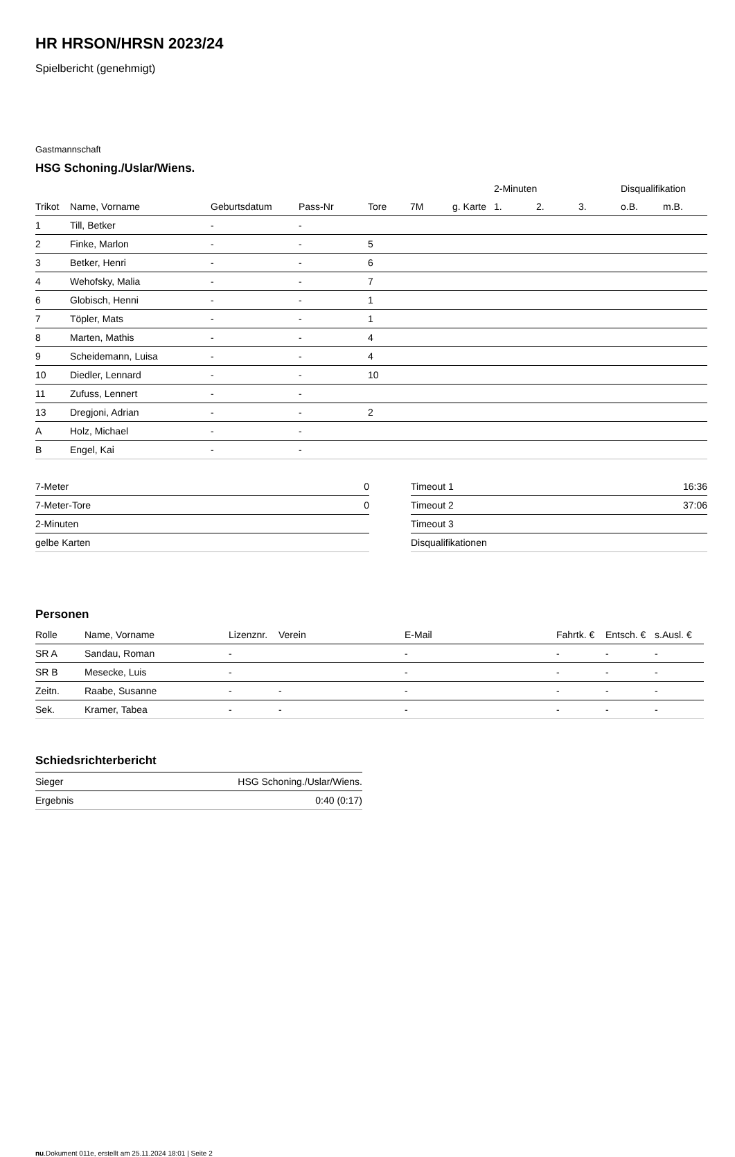HR HRSON/HRSN 2023/24
Spielbericht (genehmigt)
Gastmannschaft
HSG Schoning./Uslar/Wiens.
| | | | | | | | 2-Minuten | | | Disqualifikation | |
| --- | --- | --- | --- | --- | --- | --- | --- | --- | --- | --- | --- |
| Trikot | Name, Vorname | Geburtsdatum | Pass-Nr | Tore | 7M | g. Karte | 1. | 2. | 3. | o.B. | m.B. |
| 1 | Till, Betker | - | - | | | | | | | | |
| 2 | Finke, Marlon | - | - | 5 | | | | | | | |
| 3 | Betker, Henri | - | - | 6 | | | | | | | |
| 4 | Wehofsky, Malia | - | - | 7 | | | | | | | |
| 6 | Globisch, Henni | - | - | 1 | | | | | | | |
| 7 | Töpler, Mats | - | - | 1 | | | | | | | |
| 8 | Marten, Mathis | - | - | 4 | | | | | | | |
| 9 | Scheidemann, Luisa | - | - | 4 | | | | | | | |
| 10 | Diedler, Lennard | - | - | 10 | | | | | | | |
| 11 | Zufuss, Lennert | - | - | | | | | | | | |
| 13 | Dregjoni, Adrian | - | - | 2 | | | | | | | |
| A | Holz, Michael | - | - | | | | | | | | |
| B | Engel, Kai | - | - | | | | | | | | |
| 7-Meter | 0 |
| 7-Meter-Tore | 0 |
| 2-Minuten | |
| gelbe Karten | |
| Timeout 1 | 16:36 |
| Timeout 2 | 37:06 |
| Timeout 3 | |
| Disqualifikationen | |
Personen
| Rolle | Name, Vorname | Lizenznr. | Verein | E-Mail | Fahrtk. € | Entsch. € | s.Ausl. € |
| --- | --- | --- | --- | --- | --- | --- | --- |
| SR A | Sandau, Roman | - | | - | - | - | - |
| SR B | Mesecke, Luis | - | | - | - | - | - |
| Zeitn. | Raabe, Susanne | - | - | - | - | - | - |
| Sek. | Kramer, Tabea | - | - | - | - | - | - |
Schiedsrichterbericht
| Sieger | HSG Schoning./Uslar/Wiens. |
| Ergebnis | 0:40 (0:17) |
nu.Dokument 011e, erstellt am 25.11.2024 18:01 | Seite 2